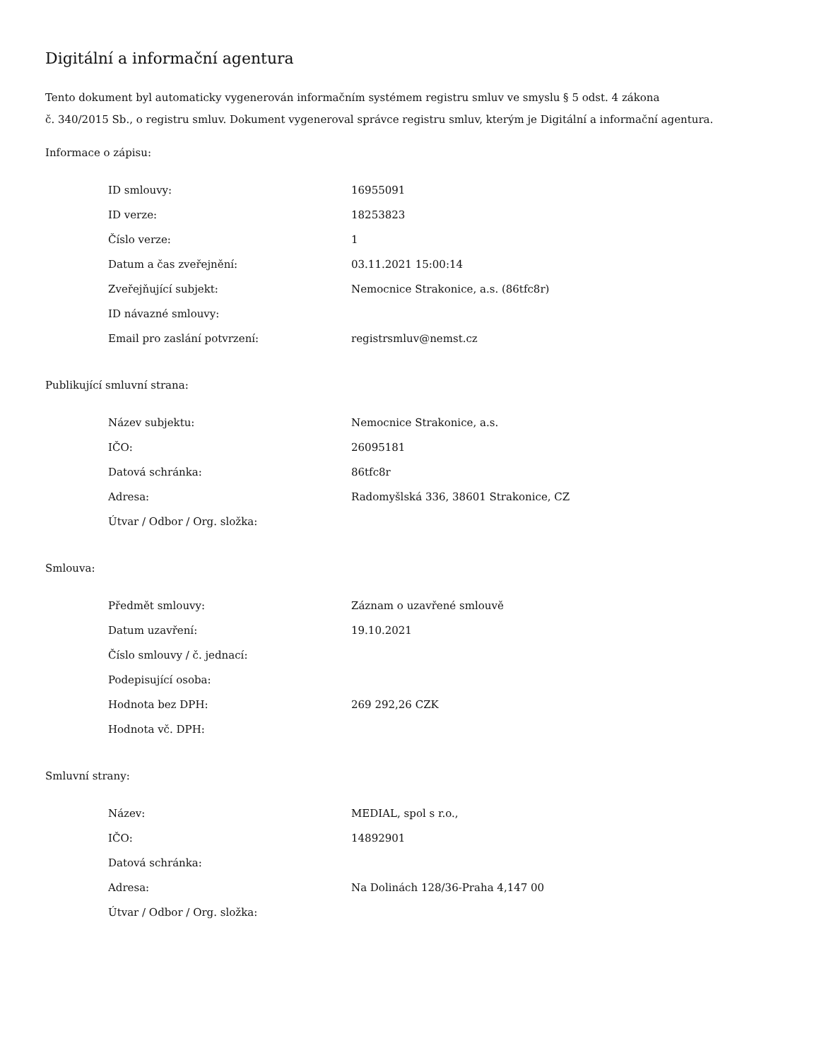Digitální a informační agentura
Tento dokument byl automaticky vygenerován informačním systémem registru smluv ve smyslu § 5 odst. 4 zákona
č. 340/2015 Sb., o registru smluv. Dokument vygeneroval správce registru smluv, kterým je Digitální a informační agentura.
Informace o zápisu:
| ID smlouvy: | 16955091 |
| ID verze: | 18253823 |
| Číslo verze: | 1 |
| Datum a čas zveřejnění: | 03.11.2021 15:00:14 |
| Zveřejňující subjekt: | Nemocnice Strakonice, a.s. (86tfc8r) |
| ID návazné smlouvy: | |
| Email pro zaslání potvrzení: | registrsmluv@nemst.cz |
Publikující smluvní strana:
| Název subjektu: | Nemocnice Strakonice, a.s. |
| IČO: | 26095181 |
| Datová schránka: | 86tfc8r |
| Adresa: | Radomyšlská 336, 38601 Strakonice, CZ |
| Útvar / Odbor / Org. složka: | |
Smlouva:
| Předmět smlouvy: | Záznam o uzavřené smlouvě |
| Datum uzavření: | 19.10.2021 |
| Číslo smlouvy / č. jednací: | |
| Podepisující osoba: | |
| Hodnota bez DPH: | 269 292,26 CZK |
| Hodnota vč. DPH: | |
Smluvní strany:
| Název: | MEDIAL, spol s r.o., |
| IČO: | 14892901 |
| Datová schránka: | |
| Adresa: | Na Dolinách 128/36-Praha 4,147 00 |
| Útvar / Odbor / Org. složka: | |